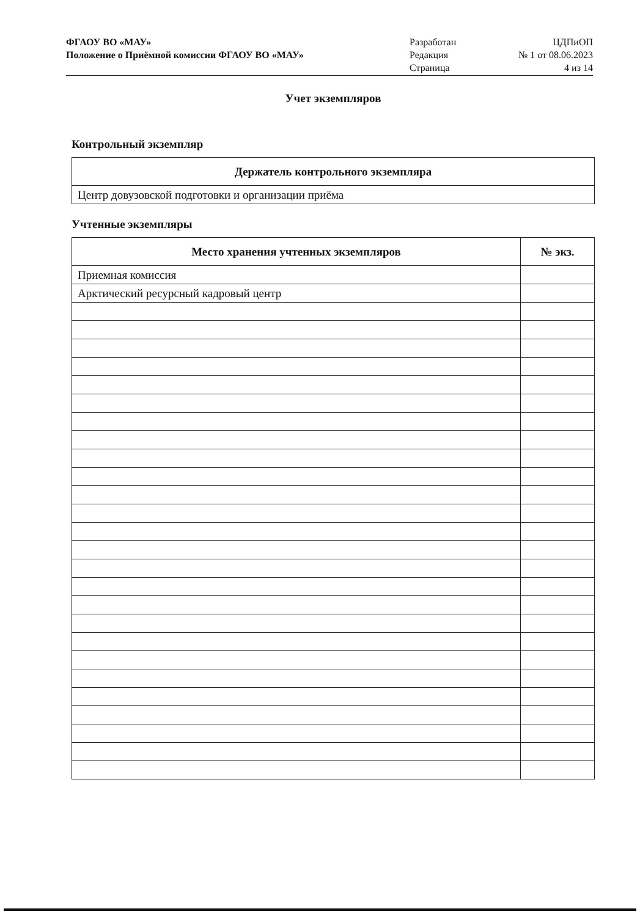ФГАОУ ВО «МАУ»
Положение о Приёмной комиссии ФГАОУ ВО «МАУ»
Разработан
Редакция
Страница
ЦДПиОП
№ 1 от 08.06.2023
4 из 14
Учет экземпляров
Контрольный экземпляр
| Держатель контрольного экземпляра |
| --- |
| Центр довузовской подготовки и организации приёма |
Учтенные экземпляры
| Место хранения учтенных экземпляров | № экз. |
| --- | --- |
| Приемная комиссия | |
| Арктический ресурсный кадровый центр | |